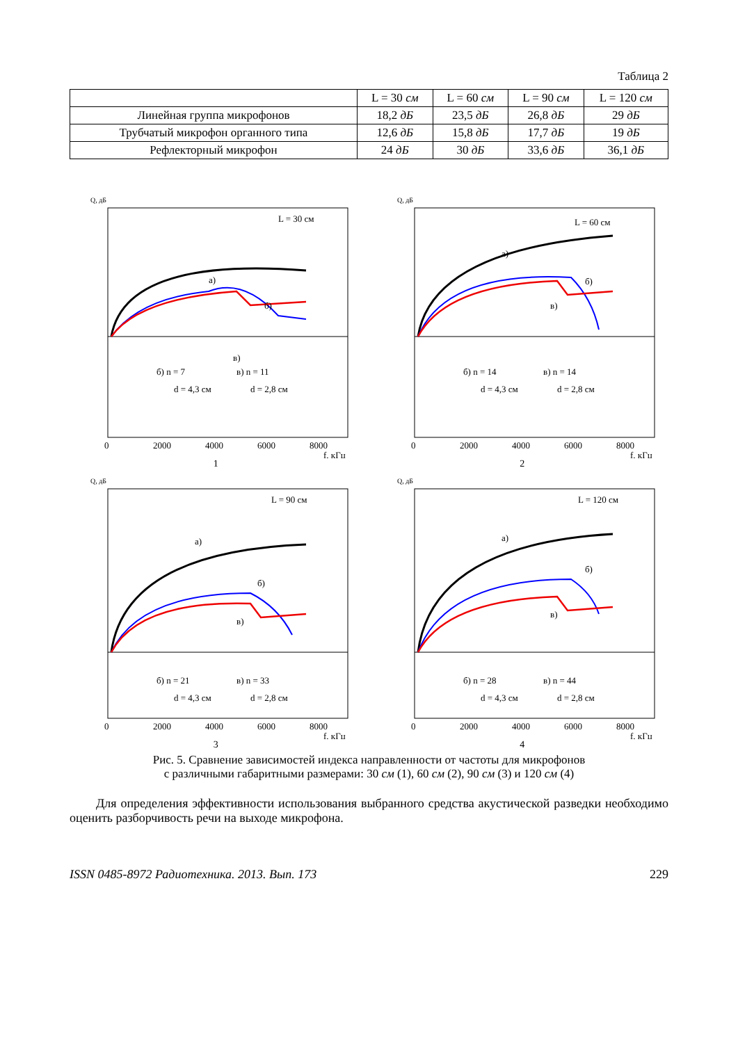Таблица 2
| | L = 30 см | L = 60 см | L = 90 см | L = 120 см |
| --- | --- | --- | --- | --- |
| Линейная группа микрофонов | 18,2 дБ | 23,5 дБ | 26,8 дБ | 29 дБ |
| Трубчатый микрофон органного типа | 12,6 дБ | 15,8 дБ | 17,7 дБ | 19 дБ |
| Рефлекторный микрофон | 24 дБ | 30 дБ | 33,6 дБ | 36,1 дБ |
Q, дБ
L = 30 см
а)
б)
в)
б) n = 7
d = 4,3 см
в) n = 11
d = 2,8 см
0
2000
4000
6000
8000
f, кГц
1
Q, дБ
L = 60 см
а)
б)
в)
б) n = 14
d = 4,3 см
в) n = 14
d = 2,8 см
0
2000
4000
6000
8000
f, кГц
2
Q, дБ
L = 90 см
а)
б)
в)
б) n = 21
d = 4,3 см
в) n = 33
d = 2,8 см
0
2000
4000
6000
8000
f, кГц
3
Q, дБ
L = 120 см
а)
б)
в)
б) n = 28
d = 4,3 см
в) n = 44
d = 2,8 см
0
2000
4000
6000
8000
f, кГц
4
Рис. 5. Сравнение зависимостей индекса направленности от частоты для микрофонов
с различными габаритными размерами: 30 см (1), 60 см (2), 90 см (3) и 120 см (4)
Для определения эффективности использования выбранного средства акустической разведки необходимо оценить разборчивость речи на выходе микрофона.
ISSN 0485-8972 Радиотехника. 2013. Вып. 173 229